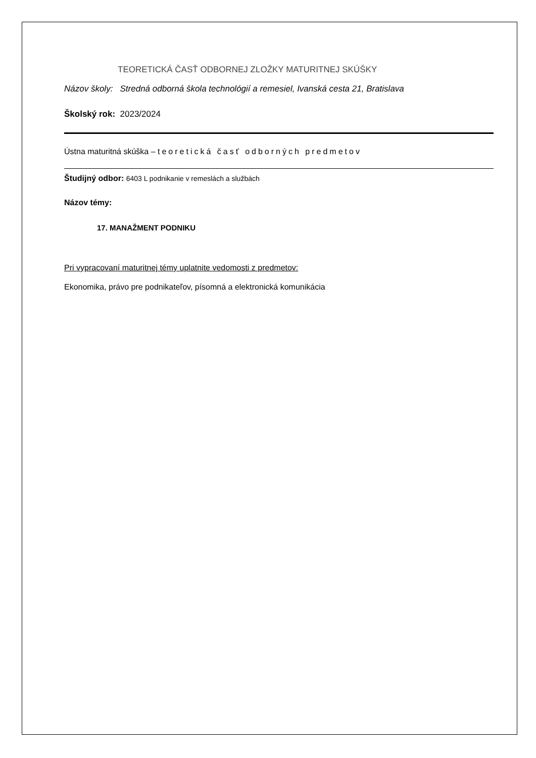TEORETICKÁ ČASŤ ODBORNEJ ZLOŽKY MATURITNEJ SKÚŠKY
Názov školy: Stredná odborná škola technológií a remesiel, Ivanská cesta 21, Bratislava
Školský rok: 2023/2024
Ústna maturitná skúška – teoretická časť odborných predmetov
Študijný odbor: 6403 L podnikanie v remeslách a službách
Názov témy:
17. MANAŽMENT PODNIKU
Pri vypracovaní maturitnej témy uplatnite vedomosti z predmetov:
Ekonomika, právo pre podnikateľov, písomná a elektronická komunikácia